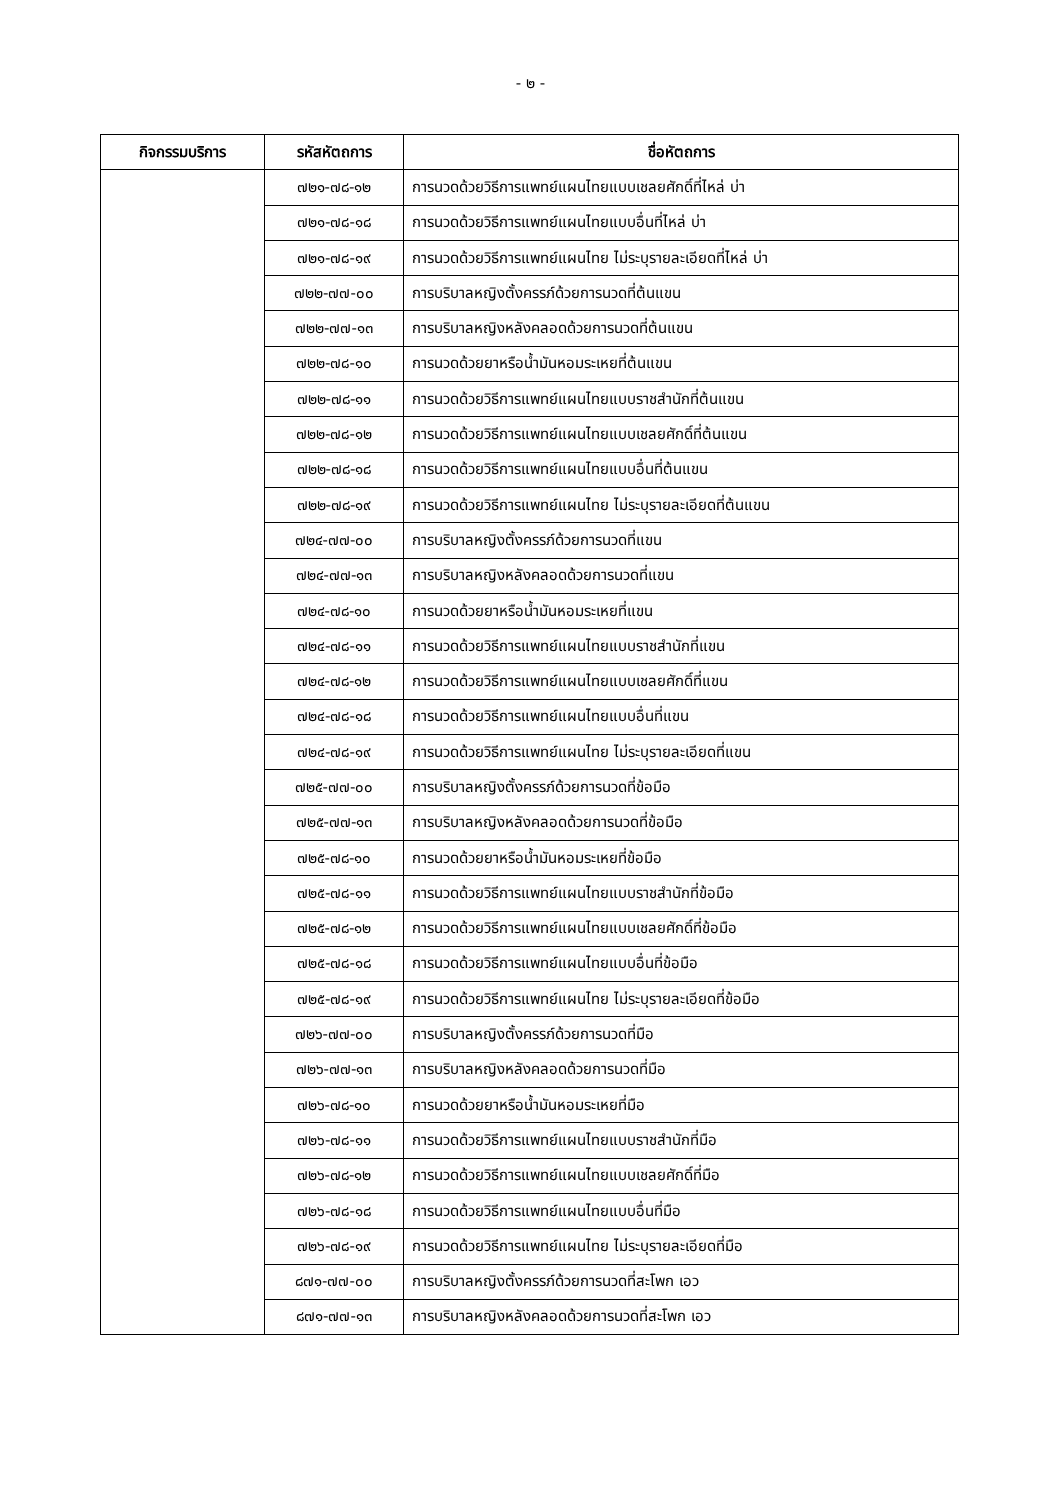- ๒ -
| กิจกรรมบริการ | รหัสหัตถการ | ชื่อหัตถการ |
| --- | --- | --- |
| | ๗๒๑-๗๘-๑๒ | การนวดด้วยวิธีการแพทย์แผนไทยแบบเชลยศักดิ์ที่ไหล่ บ่า |
| | ๗๒๑-๗๘-๑๘ | การนวดด้วยวิธีการแพทย์แผนไทยแบบอื่นที่ไหล่ บ่า |
| | ๗๒๑-๗๘-๑๙ | การนวดด้วยวิธีการแพทย์แผนไทย ไม่ระบุรายละเอียดที่ไหล่ บ่า |
| | ๗๒๒-๗๗-๐๐ | การบริบาลหญิงตั้งครรภ์ด้วยการนวดที่ต้นแขน |
| | ๗๒๒-๗๗-๑๓ | การบริบาลหญิงหลังคลอดด้วยการนวดที่ต้นแขน |
| | ๗๒๒-๗๘-๑๐ | การนวดด้วยยาหรือน้ำมันหอมระเหยที่ต้นแขน |
| | ๗๒๒-๗๘-๑๑ | การนวดด้วยวิธีการแพทย์แผนไทยแบบราชสำนักที่ต้นแขน |
| | ๗๒๒-๗๘-๑๒ | การนวดด้วยวิธีการแพทย์แผนไทยแบบเชลยศักดิ์ที่ต้นแขน |
| | ๗๒๒-๗๘-๑๘ | การนวดด้วยวิธีการแพทย์แผนไทยแบบอื่นที่ต้นแขน |
| | ๗๒๒-๗๘-๑๙ | การนวดด้วยวิธีการแพทย์แผนไทย ไม่ระบุรายละเอียดที่ต้นแขน |
| | ๗๒๔-๗๗-๐๐ | การบริบาลหญิงตั้งครรภ์ด้วยการนวดที่แขน |
| | ๗๒๔-๗๗-๑๓ | การบริบาลหญิงหลังคลอดด้วยการนวดที่แขน |
| | ๗๒๔-๗๘-๑๐ | การนวดด้วยยาหรือน้ำมันหอมระเหยที่แขน |
| | ๗๒๔-๗๘-๑๑ | การนวดด้วยวิธีการแพทย์แผนไทยแบบราชสำนักที่แขน |
| | ๗๒๔-๗๘-๑๒ | การนวดด้วยวิธีการแพทย์แผนไทยแบบเชลยศักดิ์ที่แขน |
| | ๗๒๔-๗๘-๑๘ | การนวดด้วยวิธีการแพทย์แผนไทยแบบอื่นที่แขน |
| | ๗๒๔-๗๘-๑๙ | การนวดด้วยวิธีการแพทย์แผนไทย ไม่ระบุรายละเอียดที่แขน |
| | ๗๒๕-๗๗-๐๐ | การบริบาลหญิงตั้งครรภ์ด้วยการนวดที่ข้อมือ |
| | ๗๒๕-๗๗-๑๓ | การบริบาลหญิงหลังคลอดด้วยการนวดที่ข้อมือ |
| | ๗๒๕-๗๘-๑๐ | การนวดด้วยยาหรือน้ำมันหอมระเหยที่ข้อมือ |
| | ๗๒๕-๗๘-๑๑ | การนวดด้วยวิธีการแพทย์แผนไทยแบบราชสำนักที่ข้อมือ |
| | ๗๒๕-๗๘-๑๒ | การนวดด้วยวิธีการแพทย์แผนไทยแบบเชลยศักดิ์ที่ข้อมือ |
| | ๗๒๕-๗๘-๑๘ | การนวดด้วยวิธีการแพทย์แผนไทยแบบอื่นที่ข้อมือ |
| | ๗๒๕-๗๘-๑๙ | การนวดด้วยวิธีการแพทย์แผนไทย ไม่ระบุรายละเอียดที่ข้อมือ |
| | ๗๒๖-๗๗-๐๐ | การบริบาลหญิงตั้งครรภ์ด้วยการนวดที่มือ |
| | ๗๒๖-๗๗-๑๓ | การบริบาลหญิงหลังคลอดด้วยการนวดที่มือ |
| | ๗๒๖-๗๘-๑๐ | การนวดด้วยยาหรือน้ำมันหอมระเหยที่มือ |
| | ๗๒๖-๗๘-๑๑ | การนวดด้วยวิธีการแพทย์แผนไทยแบบราชสำนักที่มือ |
| | ๗๒๖-๗๘-๑๒ | การนวดด้วยวิธีการแพทย์แผนไทยแบบเชลยศักดิ์ที่มือ |
| | ๗๒๖-๗๘-๑๘ | การนวดด้วยวิธีการแพทย์แผนไทยแบบอื่นที่มือ |
| | ๗๒๖-๗๘-๑๙ | การนวดด้วยวิธีการแพทย์แผนไทย ไม่ระบุรายละเอียดที่มือ |
| | ๘๗๑-๗๗-๐๐ | การบริบาลหญิงตั้งครรภ์ด้วยการนวดที่สะโพก เอว |
| | ๘๗๑-๗๗-๑๓ | การบริบาลหญิงหลังคลอดด้วยการนวดที่สะโพก เอว |